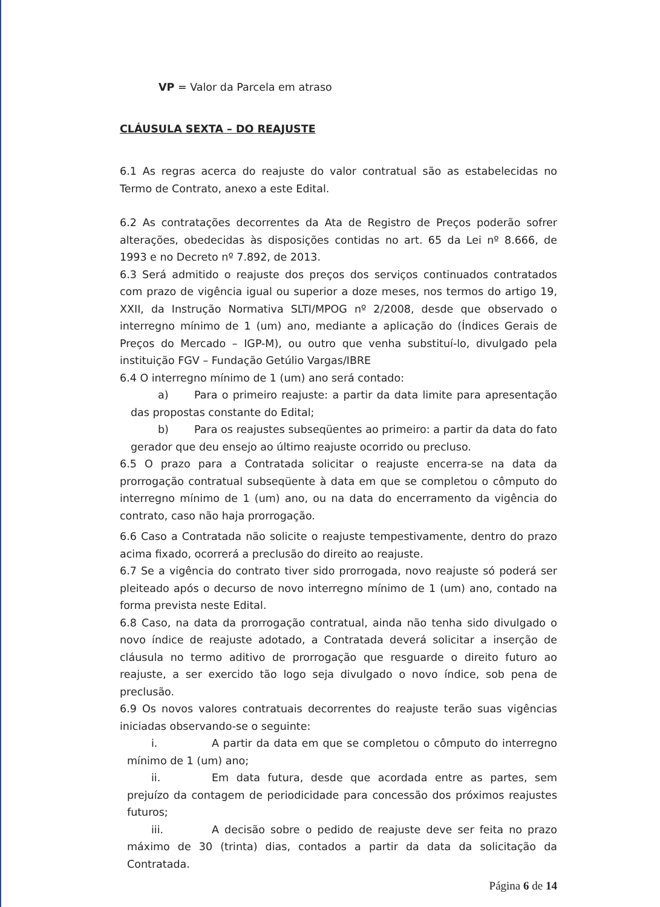VP = Valor da Parcela em atraso
CLÁUSULA SEXTA – DO REAJUSTE
6.1 As regras acerca do reajuste do valor contratual são as estabelecidas no Termo de Contrato, anexo a este Edital.
6.2 As contratações decorrentes da Ata de Registro de Preços poderão sofrer alterações, obedecidas às disposições contidas no art. 65 da Lei nº 8.666, de 1993 e no Decreto nº 7.892, de 2013.
6.3 Será admitido o reajuste dos preços dos serviços continuados contratados com prazo de vigência igual ou superior a doze meses, nos termos do artigo 19, XXII, da Instrução Normativa SLTI/MPOG nº 2/2008, desde que observado o interregno mínimo de 1 (um) ano, mediante a aplicação do (Índices Gerais de Preços do Mercado – IGP-M), ou outro que venha substituí-lo, divulgado pela instituição FGV – Fundação Getúlio Vargas/IBRE
6.4 O interregno mínimo de 1 (um) ano será contado:
a) Para o primeiro reajuste: a partir da data limite para apresentação das propostas constante do Edital;
b) Para os reajustes subseqüentes ao primeiro: a partir da data do fato gerador que deu ensejo ao último reajuste ocorrido ou precluso.
6.5 O prazo para a Contratada solicitar o reajuste encerra-se na data da prorrogação contratual subseqüente à data em que se completou o cômputo do interregno mínimo de 1 (um) ano, ou na data do encerramento da vigência do contrato, caso não haja prorrogação.
6.6 Caso a Contratada não solicite o reajuste tempestivamente, dentro do prazo acima fixado, ocorrerá a preclusão do direito ao reajuste.
6.7 Se a vigência do contrato tiver sido prorrogada, novo reajuste só poderá ser pleiteado após o decurso de novo interregno mínimo de 1 (um) ano, contado na forma prevista neste Edital.
6.8 Caso, na data da prorrogação contratual, ainda não tenha sido divulgado o novo índice de reajuste adotado, a Contratada deverá solicitar a inserção de cláusula no termo aditivo de prorrogação que resguarde o direito futuro ao reajuste, a ser exercido tão logo seja divulgado o novo índice, sob pena de preclusão.
6.9 Os novos valores contratuais decorrentes do reajuste terão suas vigências iniciadas observando-se o seguinte:
i. A partir da data em que se completou o cômputo do interregno mínimo de 1 (um) ano;
ii. Em data futura, desde que acordada entre as partes, sem prejuízo da contagem de periodicidade para concessão dos próximos reajustes futuros;
iii. A decisão sobre o pedido de reajuste deve ser feita no prazo máximo de 30 (trinta) dias, contados a partir da data da solicitação da Contratada.
Página 6 de 14